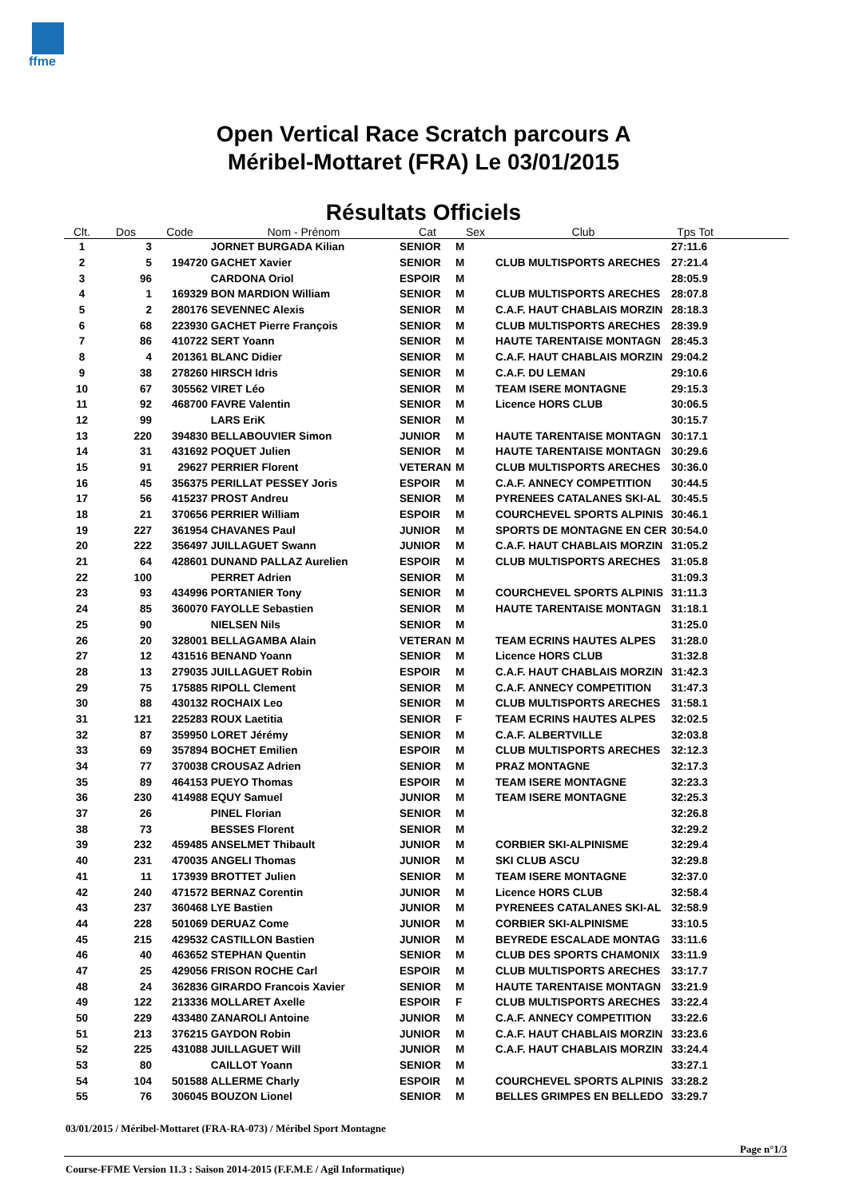ffme
Open Vertical Race Scratch parcours A
Méribel-Mottaret (FRA) Le 03/01/2015
Résultats Officiels
| Clt. | Dos | Code | Nom - Prénom | Cat | Sex | Club | Tps Tot | |
| --- | --- | --- | --- | --- | --- | --- | --- | --- |
| 1 | 3 | | JORNET BURGADA Kilian | SENIOR | M | | 27:11.6 | |
| 2 | 5 | 194720 | GACHET Xavier | SENIOR | M | CLUB MULTISPORTS ARECHES | 27:21.4 | |
| 3 | 96 | | CARDONA Oriol | ESPOIR | M | | 28:05.9 | |
| 4 | 1 | 169329 | BON MARDION William | SENIOR | M | CLUB MULTISPORTS ARECHES | 28:07.8 | |
| 5 | 2 | 280176 | SEVENNEC Alexis | SENIOR | M | C.A.F. HAUT CHABLAIS MORZIN | 28:18.3 | |
| 6 | 68 | 223930 | GACHET Pierre François | SENIOR | M | CLUB MULTISPORTS ARECHES | 28:39.9 | |
| 7 | 86 | 410722 | SERT Yoann | SENIOR | M | HAUTE TARENTAISE MONTAGN | 28:45.3 | |
| 8 | 4 | 201361 | BLANC Didier | SENIOR | M | C.A.F. HAUT CHABLAIS MORZIN | 29:04.2 | |
| 9 | 38 | 278260 | HIRSCH Idris | SENIOR | M | C.A.F. DU LEMAN | 29:10.6 | |
| 10 | 67 | 305562 | VIRET Léo | SENIOR | M | TEAM ISERE MONTAGNE | 29:15.3 | |
| 11 | 92 | 468700 | FAVRE Valentin | SENIOR | M | Licence HORS CLUB | 30:06.5 | |
| 12 | 99 | | LARS EriK | SENIOR | M | | 30:15.7 | |
| 13 | 220 | 394830 | BELLABOUVIER Simon | JUNIOR | M | HAUTE TARENTAISE MONTAGN | 30:17.1 | |
| 14 | 31 | 431692 | POQUET Julien | SENIOR | M | HAUTE TARENTAISE MONTAGN | 30:29.6 | |
| 15 | 91 | 29627 | PERRIER Florent | VETERAN | M | CLUB MULTISPORTS ARECHES | 30:36.0 | |
| 16 | 45 | 356375 | PERILLAT PESSEY Joris | ESPOIR | M | C.A.F. ANNECY COMPETITION | 30:44.5 | |
| 17 | 56 | 415237 | PROST Andreu | SENIOR | M | PYRENEES CATALANES SKI-AL | 30:45.5 | |
| 18 | 21 | 370656 | PERRIER William | ESPOIR | M | COURCHEVEL SPORTS ALPINIS | 30:46.1 | |
| 19 | 227 | 361954 | CHAVANES Paul | JUNIOR | M | SPORTS DE MONTAGNE EN CER | 30:54.0 | |
| 20 | 222 | 356497 | JUILLAGUET Swann | JUNIOR | M | C.A.F. HAUT CHABLAIS MORZIN | 31:05.2 | |
| 21 | 64 | 428601 | DUNAND PALLAZ Aurelien | ESPOIR | M | CLUB MULTISPORTS ARECHES | 31:05.8 | |
| 22 | 100 | | PERRET Adrien | SENIOR | M | | 31:09.3 | |
| 23 | 93 | 434996 | PORTANIER Tony | SENIOR | M | COURCHEVEL SPORTS ALPINIS | 31:11.3 | |
| 24 | 85 | 360070 | FAYOLLE Sebastien | SENIOR | M | HAUTE TARENTAISE MONTAGN | 31:18.1 | |
| 25 | 90 | | NIELSEN Nils | SENIOR | M | | 31:25.0 | |
| 26 | 20 | 328001 | BELLAGAMBA Alain | VETERAN | M | TEAM ECRINS HAUTES ALPES | 31:28.0 | |
| 27 | 12 | 431516 | BENAND Yoann | SENIOR | M | Licence HORS CLUB | 31:32.8 | |
| 28 | 13 | 279035 | JUILLAGUET Robin | ESPOIR | M | C.A.F. HAUT CHABLAIS MORZIN | 31:42.3 | |
| 29 | 75 | 175885 | RIPOLL Clement | SENIOR | M | C.A.F. ANNECY COMPETITION | 31:47.3 | |
| 30 | 88 | 430132 | ROCHAIX Leo | SENIOR | M | CLUB MULTISPORTS ARECHES | 31:58.1 | |
| 31 | 121 | 225283 | ROUX Laetitia | SENIOR | F | TEAM ECRINS HAUTES ALPES | 32:02.5 | |
| 32 | 87 | 359950 | LORET Jérémy | SENIOR | M | C.A.F. ALBERTVILLE | 32:03.8 | |
| 33 | 69 | 357894 | BOCHET Emilien | ESPOIR | M | CLUB MULTISPORTS ARECHES | 32:12.3 | |
| 34 | 77 | 370038 | CROUSAZ Adrien | SENIOR | M | PRAZ MONTAGNE | 32:17.3 | |
| 35 | 89 | 464153 | PUEYO Thomas | ESPOIR | M | TEAM ISERE MONTAGNE | 32:23.3 | |
| 36 | 230 | 414988 | EQUY Samuel | JUNIOR | M | TEAM ISERE MONTAGNE | 32:25.3 | |
| 37 | 26 | | PINEL Florian | SENIOR | M | | 32:26.8 | |
| 38 | 73 | | BESSES Florent | SENIOR | M | | 32:29.2 | |
| 39 | 232 | 459485 | ANSELMET Thibault | JUNIOR | M | CORBIER SKI-ALPINISME | 32:29.4 | |
| 40 | 231 | 470035 | ANGELI Thomas | JUNIOR | M | SKI CLUB ASCU | 32:29.8 | |
| 41 | 11 | 173939 | BROTTET Julien | SENIOR | M | TEAM ISERE MONTAGNE | 32:37.0 | |
| 42 | 240 | 471572 | BERNAZ Corentin | JUNIOR | M | Licence HORS CLUB | 32:58.4 | |
| 43 | 237 | 360468 | LYE Bastien | JUNIOR | M | PYRENEES CATALANES SKI-AL | 32:58.9 | |
| 44 | 228 | 501069 | DERUAZ Come | JUNIOR | M | CORBIER SKI-ALPINISME | 33:10.5 | |
| 45 | 215 | 429532 | CASTILLON Bastien | JUNIOR | M | BEYREDE ESCALADE MONTAG | 33:11.6 | |
| 46 | 40 | 463652 | STEPHAN Quentin | SENIOR | M | CLUB DES SPORTS CHAMONIX | 33:11.9 | |
| 47 | 25 | 429056 | FRISON ROCHE Carl | ESPOIR | M | CLUB MULTISPORTS ARECHES | 33:17.7 | |
| 48 | 24 | 362836 | GIRARDO Francois Xavier | SENIOR | M | HAUTE TARENTAISE MONTAGN | 33:21.9 | |
| 49 | 122 | 213336 | MOLLARET Axelle | ESPOIR | F | CLUB MULTISPORTS ARECHES | 33:22.4 | |
| 50 | 229 | 433480 | ZANAROLI Antoine | JUNIOR | M | C.A.F. ANNECY COMPETITION | 33:22.6 | |
| 51 | 213 | 376215 | GAYDON Robin | JUNIOR | M | C.A.F. HAUT CHABLAIS MORZIN | 33:23.6 | |
| 52 | 225 | 431088 | JUILLAGUET Will | JUNIOR | M | C.A.F. HAUT CHABLAIS MORZIN | 33:24.4 | |
| 53 | 80 | | CAILLOT Yoann | SENIOR | M | | 33:27.1 | |
| 54 | 104 | 501588 | ALLERME Charly | ESPOIR | M | COURCHEVEL SPORTS ALPINIS | 33:28.2 | |
| 55 | 76 | 306045 | BOUZON Lionel | SENIOR | M | BELLES GRIMPES EN BELLEDO | 33:29.7 | |
03/01/2015 / Méribel-Mottaret (FRA-RA-073) / Méribel Sport Montagne
Page n°1/3
Course-FFME Version 11.3 : Saison 2014-2015 (F.F.M.E / Agil Informatique)